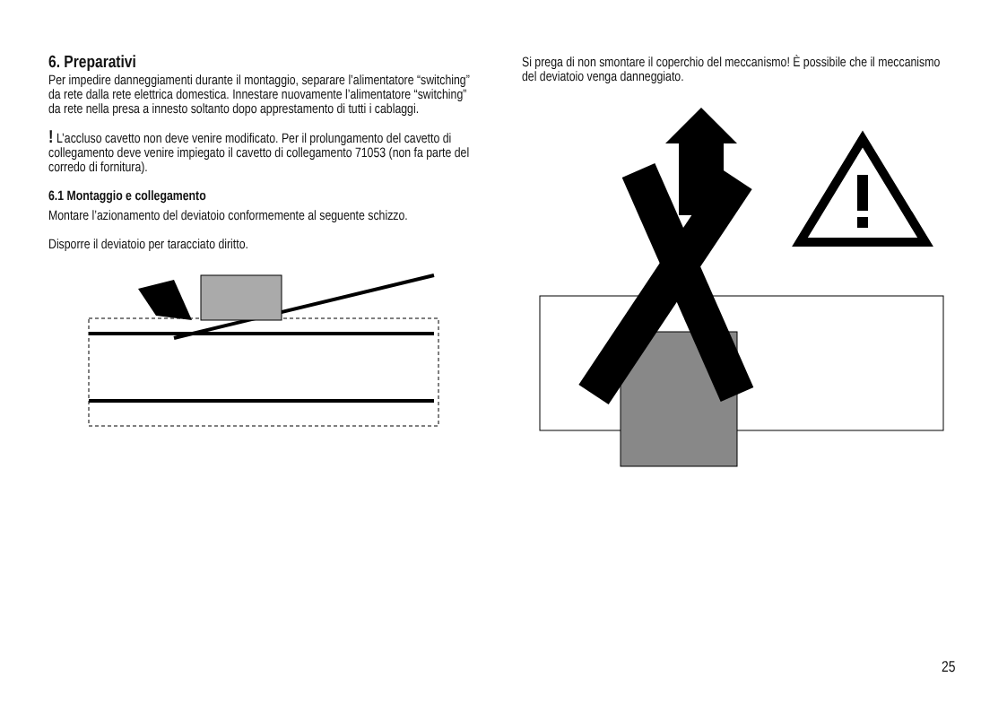6. Preparativi
Per impedire danneggiamenti durante il montaggio, separare l’alimentatore “switching” da rete dalla rete elettrica domestica. Innestare nuovamente l’alimentatore “switching” da rete nella presa a innesto soltanto dopo apprestamento di tutti i cablaggi.
! L’accluso cavetto non deve venire modificato. Per il prolungamento del cavetto di collegamento deve venire impiegato il cavetto di collegamento 71053 (non fa parte del corredo di fornitura).
6.1 Montaggio e collegamento
Montare l’azionamento del deviatoio conformemente al seguente schizzo.
Disporre il deviatoio per taracciato diritto.
Si prega di non smontare il coperchio del meccanismo! È possibile che il meccanismo del deviatoio venga danneggiato.
25